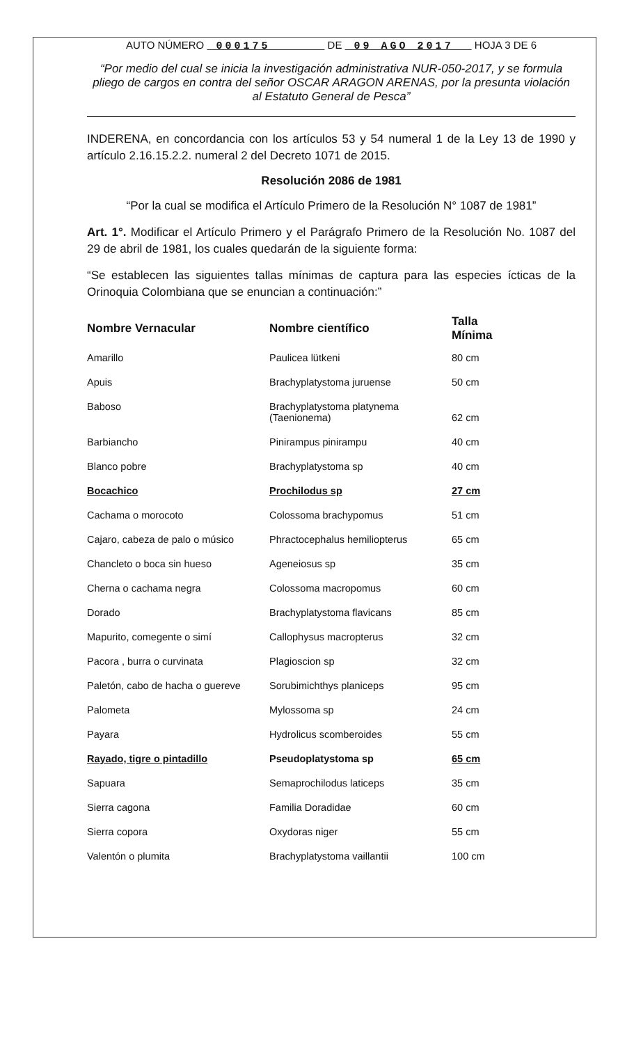AUTO NÚMERO 000175 DE 09 AGO 2017 HOJA 3 DE 6
“Por medio del cual se inicia la investigación administrativa NUR-050-2017, y se formula pliego de cargos en contra del señor OSCAR ARAGON ARENAS, por la presunta violación al Estatuto General de Pesca”
INDERENA, en concordancia con los artículos 53 y 54 numeral 1 de la Ley 13 de 1990 y artículo 2.16.15.2.2. numeral 2 del Decreto 1071 de 2015.
Resolución 2086 de 1981
“Por la cual se modifica el Artículo Primero de la Resolución N° 1087 de 1981”
Art. 1°. Modificar el Artículo Primero y el Parágrafo Primero de la Resolución No. 1087 del 29 de abril de 1981, los cuales quedarán de la siguiente forma:
“Se establecen las siguientes tallas mínimas de captura para las especies ícticas de la Orinoquia Colombiana que se enuncian a continuación:”
| Nombre Vernacular | Nombre científico | Talla Mínima |
| --- | --- | --- |
| Amarillo | Paulicea lütkeni | 80 cm |
| Apuis | Brachyplatystoma juruense | 50 cm |
| Baboso | Brachyplatystoma platynema (Taenionema) | 62 cm |
| Barbiancho | Pinirampus pinirampu | 40 cm |
| Blanco pobre | Brachyplatystoma sp | 40 cm |
| Bocachico | Prochilodus sp | 27 cm |
| Cachama o morocoto | Colossoma brachypomus | 51 cm |
| Cajaro, cabeza de palo o músico | Phractocephalus hemiliopterus | 65 cm |
| Chancleto o boca sin hueso | Ageneiosus sp | 35 cm |
| Cherna o cachama negra | Colossoma macropomus | 60 cm |
| Dorado | Brachyplatystoma flavicans | 85 cm |
| Mapurito, comegente o simí | Callophysus macropterus | 32 cm |
| Pacora , burra o curvinata | Plagioscion sp | 32 cm |
| Paletón, cabo de hacha o guereve | Sorubimichthys planiceps | 95 cm |
| Palometa | Mylossoma sp | 24 cm |
| Payara | Hydrolicus scomberoides | 55 cm |
| Rayado, tigre o pintadillo | Pseudoplatystoma sp | 65 cm |
| Sapuara | Semaprochilodus laticeps | 35 cm |
| Sierra cagona | Familia Doradidae | 60 cm |
| Sierra copora | Oxydoras niger | 55 cm |
| Valentón o plumita | Brachyplatystoma vaillantii | 100 cm |